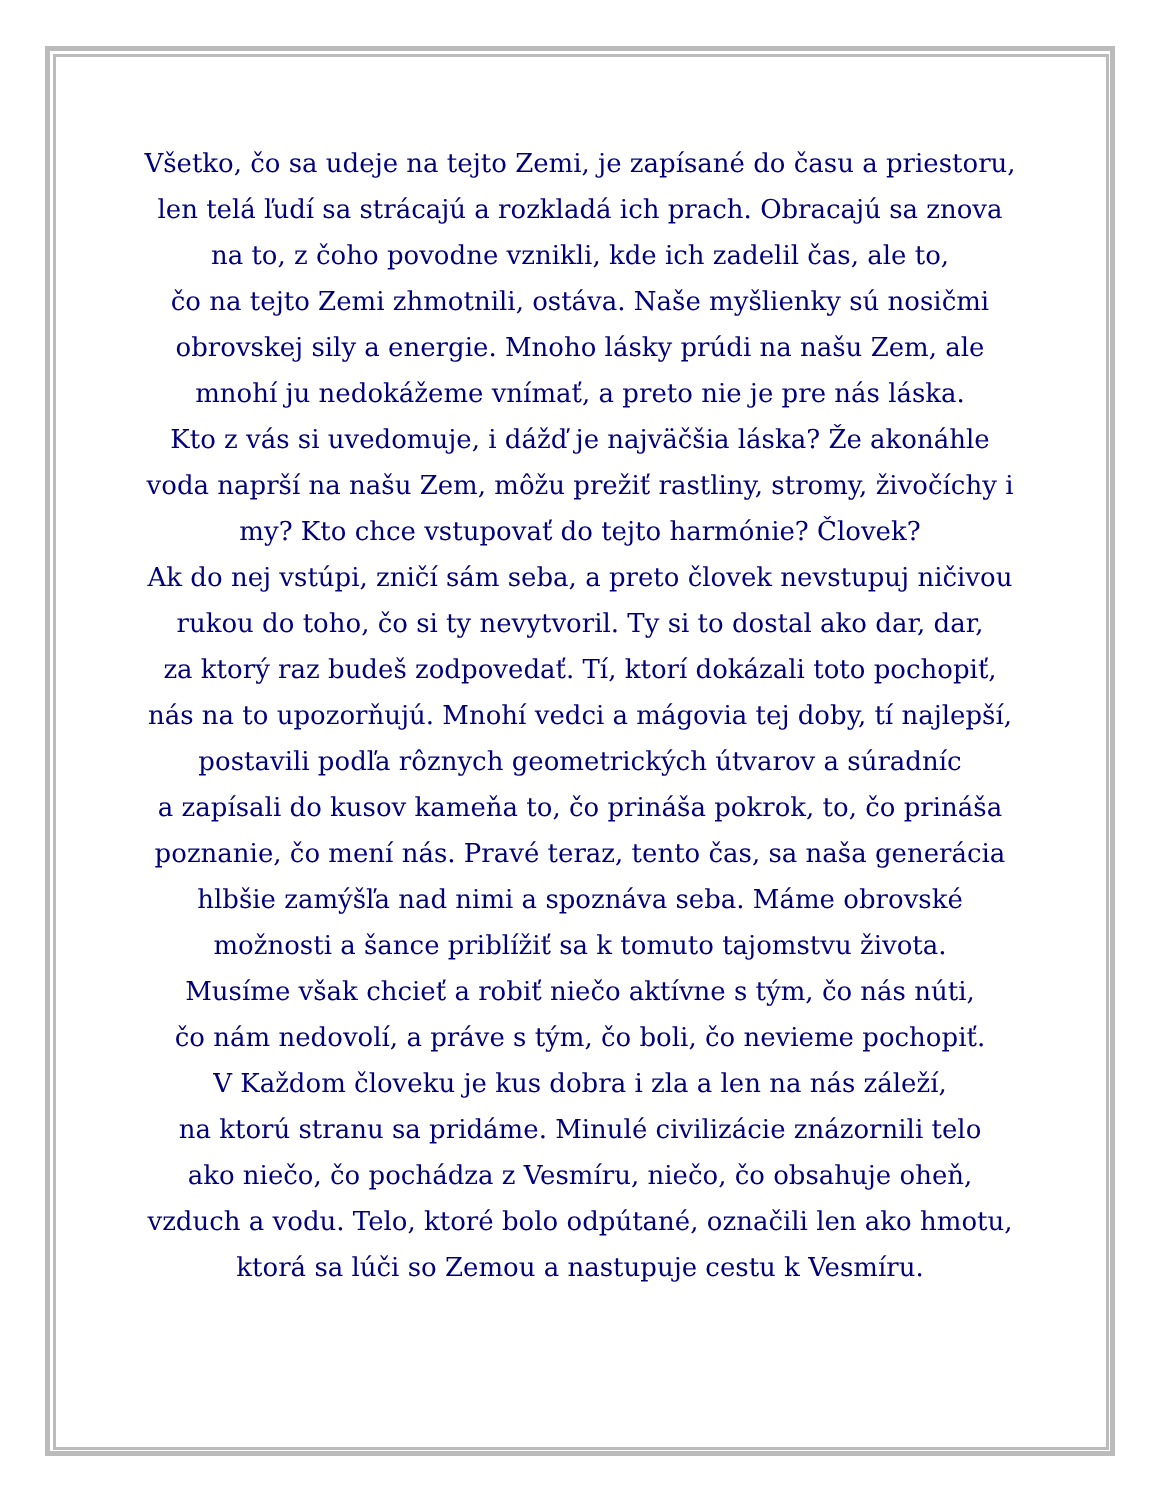Všetko, čo sa udeje na tejto Zemi, je zapísané do času a priestoru,
len telá ľudí sa strácajú a rozkladá ich prach. Obracajú sa znova
na to, z čoho povodne vznikli, kde ich zadelil čas, ale to,
čo na tejto Zemi zhmotnili, ostáva. Naše myšlienky sú nosičmi
obrovskej sily a energie. Mnoho lásky prúdi na našu Zem, ale
mnohí ju nedokážeme vnímať, a preto nie je pre nás láska.
Kto z vás si uvedomuje, i dážď je najväčšia láska? Že akonáhle
voda naprší na našu Zem, môžu prežiť rastliny, stromy, živočíchy i
my? Kto chce vstupovať do tejto harmónie? Človek?
Ak do nej vstúpi, zničí sám seba, a preto človek nevstupuj ničivou
rukou do toho, čo si ty nevytvoril. Ty si to dostal ako dar, dar,
za ktorý raz budeš zodpovedať. Tí, ktorí dokázali toto pochopiť,
nás na to upozorňujú. Mnohí vedci a mágovia tej doby, tí najlepší,
postavili podľa rôznych geometrických útvarov a súradníc
a zapísali do kusov kameňa to, čo prináša pokrok, to, čo prináša
poznanie, čo mení nás. Pravé teraz, tento čas, sa naša generácia
hlbšie zamýšľa nad nimi a spoznáva seba. Máme obrovské
možnosti a šance priblížiť sa k tomuto tajomstvu života.
Musíme však chcieť a robiť niečo aktívne s tým, čo nás núti,
čo nám nedovolí, a práve s tým, čo boli, čo nevieme pochopiť.
V Každom človeku je kus dobra i zla a len na nás záleží,
na ktorú stranu sa pridáme. Minulé civilizácie znázornili telo
ako niečo, čo pochádza z Vesmíru, niečo, čo obsahuje oheň,
vzduch a vodu. Telo, ktoré bolo odpútané, označili len ako hmotu,
ktorá sa lúči so Zemou a nastupuje cestu k Vesmíru.